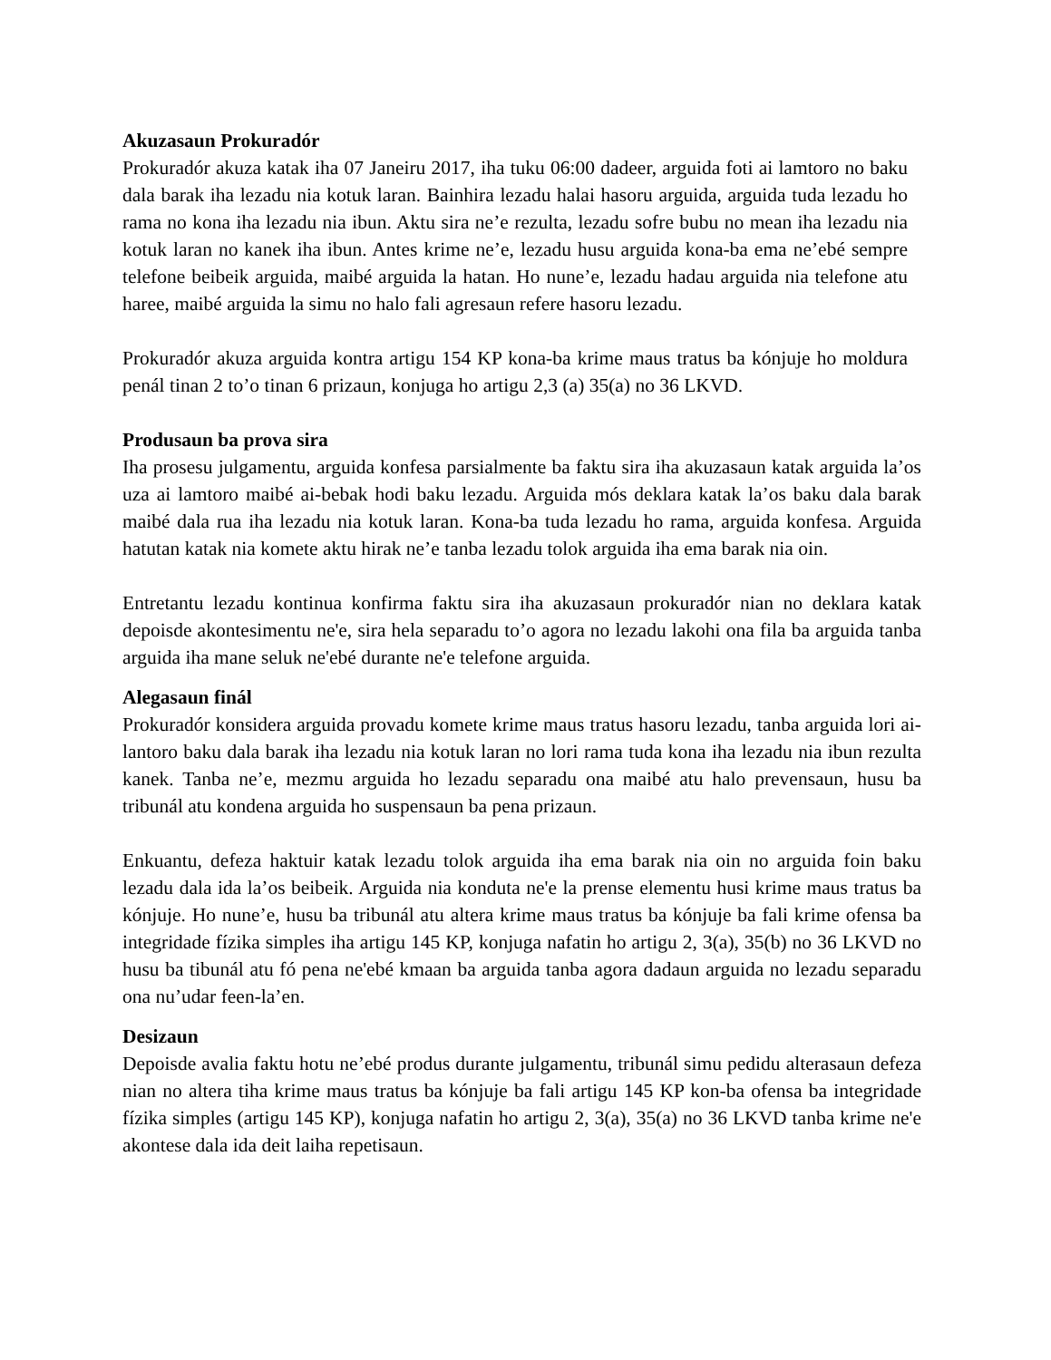Akuzasaun Prokuradór
Prokuradór akuza katak iha 07 Janeiru 2017, iha tuku 06:00 dadeer, arguida foti ai lamtoro no baku dala barak iha lezadu nia kotuk laran. Bainhira lezadu halai hasoru arguida, arguida tuda lezadu ho rama no kona iha lezadu nia ibun. Aktu sira ne’e rezulta, lezadu sofre bubu no mean iha lezadu nia kotuk laran no kanek iha ibun. Antes krime ne’e, lezadu husu arguida kona-ba ema ne’ebé sempre telefone beibeik arguida, maibé arguida la hatan. Ho nune’e, lezadu hadau arguida nia telefone atu haree, maibé arguida la simu no halo fali agresaun refere hasoru lezadu.
Prokuradór akuza arguida kontra artigu 154 KP kona-ba krime maus tratus ba kónjuje ho moldura penál tinan 2 to’o tinan 6 prizaun, konjuga ho artigu 2,3 (a) 35(a) no 36 LKVD.
Produsaun ba prova sira
Iha prosesu julgamentu, arguida konfesa parsialmente ba faktu sira iha akuzasaun katak arguida la’os uza ai lamtoro maibé ai-bebak hodi baku lezadu. Arguida mós deklara katak la’os baku dala barak maibé dala rua iha lezadu nia kotuk laran. Kona-ba tuda lezadu ho rama, arguida konfesa. Arguida hatutan katak nia komete aktu hirak ne’e tanba lezadu tolok arguida iha ema barak nia oin.
Entretantu lezadu kontinua konfirma faktu sira iha akuzasaun prokuradór nian no deklara katak depoisde akontesimentu ne'e, sira hela separadu to’o agora no lezadu lakohi ona fila ba arguida tanba arguida iha mane seluk ne'ebé durante ne'e telefone arguida.
Alegasaun finál
Prokuradór konsidera arguida provadu komete krime maus tratus hasoru lezadu, tanba arguida lori ai-lantoro baku dala barak iha lezadu nia kotuk laran no lori rama tuda kona iha lezadu nia ibun rezulta kanek. Tanba ne’e, mezmu arguida ho lezadu separadu ona maibé atu halo prevensaun, husu ba tribunál atu kondena arguida ho suspensaun ba pena prizaun.
Enkuantu, defeza haktuir katak lezadu tolok arguida iha ema barak nia oin no arguida foin baku lezadu dala ida la’os beibeik. Arguida nia konduta ne'e la prense elementu husi krime maus tratus ba kónjuje. Ho nune’e, husu ba tribunál atu altera krime maus tratus ba kónjuje ba fali krime ofensa ba integridade fízika simples iha artigu 145 KP, konjuga nafatin ho artigu 2, 3(a), 35(b) no 36 LKVD no husu ba tibunál atu fó pena ne'ebé kmaan ba arguida tanba agora dadaun arguida no lezadu separadu ona nu’udar feen-la’en.
Desizaun
Depoisde avalia faktu hotu ne’ebé produs durante julgamentu, tribunál simu pedidu alterasaun defeza nian no altera tiha krime maus tratus ba kónjuje ba fali artigu 145 KP kon-ba ofensa ba integridade fízika simples (artigu 145 KP), konjuga nafatin ho artigu 2, 3(a), 35(a) no 36 LKVD tanba krime ne'e akontese dala ida deit laiha repetisaun.